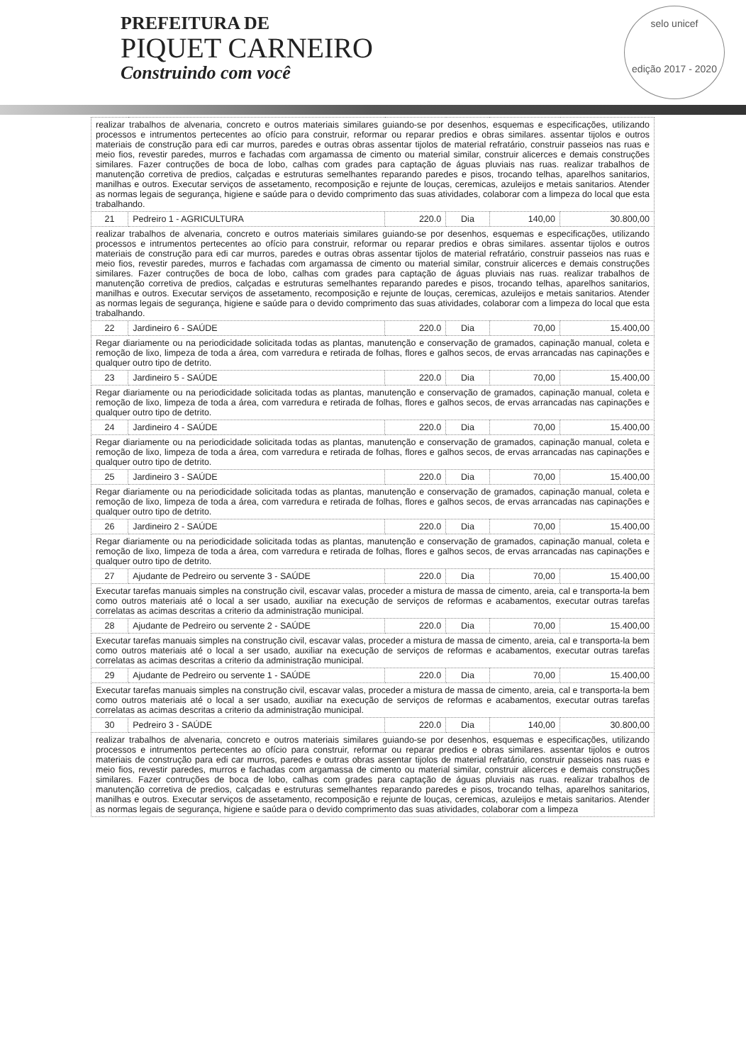PREFEITURA DE
PIQUET CARNEIRO
Construindo com você
selo unicef
edição 2017 - 2020
| realizar trabalhos de alvenaria, concreto e outros materiais similares guiando-se por desenhos, esquemas e especificações, utilizando processos e intrumentos pertecentes ao ofício para construir, reformar ou reparar predios e obras similares. assentar tijolos e outros materiais de construção para edi car murros, paredes e outras obras assentar tijolos de material refratário, construir passeios nas ruas e meio fios, revestir paredes, murros e fachadas com argamassa de cimento ou material similar, construir alicerces e demais construções similares. Fazer contruções de boca de lobo, calhas com grades para captação de águas pluviais nas ruas. realizar trabalhos de manutenção corretiva de predios, calçadas e estruturas semelhantes reparando paredes e pisos, trocando telhas, aparelhos sanitarios, manilhas e outros. Executar serviços de assetamento, recomposição e rejunte de louças, ceremicas, azuleijos e metais sanitarios. Atender as normas legais de segurança, higiene e saúde para o devido comprimento das suas atividades, colaborar com a limpeza do local que esta trabalhando. | | | | | |
| 21 | Pedreiro 1 - AGRICULTURA | 220.0 | Dia | 140,00 | 30.800,00 |
| realizar trabalhos de alvenaria, concreto e outros materiais similares guiando-se por desenhos, esquemas e especificações, utilizando processos e intrumentos pertecentes ao ofício para construir, reformar ou reparar predios e obras similares. assentar tijolos e outros materiais de construção para edi car murros, paredes e outras obras assentar tijolos de material refratário, construir passeios nas ruas e meio fios, revestir paredes, murros e fachadas com argamassa de cimento ou material similar, construir alicerces e demais construções similares. Fazer contruções de boca de lobo, calhas com grades para captação de águas pluviais nas ruas. realizar trabalhos de manutenção corretiva de predios, calçadas e estruturas semelhantes reparando paredes e pisos, trocando telhas, aparelhos sanitarios, manilhas e outros. Executar serviços de assetamento, recomposição e rejunte de louças, ceremicas, azuleijos e metais sanitarios. Atender as normas legais de segurança, higiene e saúde para o devido comprimento das suas atividades, colaborar com a limpeza do local que esta trabalhando. | | | | | |
| 22 | Jardineiro 6 - SAÚDE | 220.0 | Dia | 70,00 | 15.400,00 |
| Regar diariamente ou na periodicidade solicitada todas as plantas, manutenção e conservação de gramados, capinação manual, coleta e remoção de lixo, limpeza de toda a área, com varredura e retirada de folhas, flores e galhos secos, de ervas arrancadas nas capinações e qualquer outro tipo de detrito. | | | | | |
| 23 | Jardineiro 5 - SAÚDE | 220.0 | Dia | 70,00 | 15.400,00 |
| Regar diariamente ou na periodicidade solicitada todas as plantas, manutenção e conservação de gramados, capinação manual, coleta e remoção de lixo, limpeza de toda a área, com varredura e retirada de folhas, flores e galhos secos, de ervas arrancadas nas capinações e qualquer outro tipo de detrito. | | | | | |
| 24 | Jardineiro 4 - SAÚDE | 220.0 | Dia | 70,00 | 15.400,00 |
| Regar diariamente ou na periodicidade solicitada todas as plantas, manutenção e conservação de gramados, capinação manual, coleta e remoção de lixo, limpeza de toda a área, com varredura e retirada de folhas, flores e galhos secos, de ervas arrancadas nas capinações e qualquer outro tipo de detrito. | | | | | |
| 25 | Jardineiro 3 - SAÚDE | 220.0 | Dia | 70,00 | 15.400,00 |
| Regar diariamente ou na periodicidade solicitada todas as plantas, manutenção e conservação de gramados, capinação manual, coleta e remoção de lixo, limpeza de toda a área, com varredura e retirada de folhas, flores e galhos secos, de ervas arrancadas nas capinações e qualquer outro tipo de detrito. | | | | | |
| 26 | Jardineiro 2 - SAÚDE | 220.0 | Dia | 70,00 | 15.400,00 |
| Regar diariamente ou na periodicidade solicitada todas as plantas, manutenção e conservação de gramados, capinação manual, coleta e remoção de lixo, limpeza de toda a área, com varredura e retirada de folhas, flores e galhos secos, de ervas arrancadas nas capinações e qualquer outro tipo de detrito. | | | | | |
| 27 | Ajudante de Pedreiro ou servente 3 - SAÚDE | 220.0 | Dia | 70,00 | 15.400,00 |
| Executar tarefas manuais simples na construção civil, escavar valas, proceder a mistura de massa de cimento, areia, cal e transporta-la bem como outros materiais até o local a ser usado, auxiliar na execução de serviços de reformas e acabamentos, executar outras tarefas correlatas as acimas descritas a criterio da administração municipal. | | | | | |
| 28 | Ajudante de Pedreiro ou servente 2 - SAÚDE | 220.0 | Dia | 70,00 | 15.400,00 |
| Executar tarefas manuais simples na construção civil, escavar valas, proceder a mistura de massa de cimento, areia, cal e transporta-la bem como outros materiais até o local a ser usado, auxiliar na execução de serviços de reformas e acabamentos, executar outras tarefas correlatas as acimas descritas a criterio da administração municipal. | | | | | |
| 29 | Ajudante de Pedreiro ou servente 1 - SAÚDE | 220.0 | Dia | 70,00 | 15.400,00 |
| Executar tarefas manuais simples na construção civil, escavar valas, proceder a mistura de massa de cimento, areia, cal e transporta-la bem como outros materiais até o local a ser usado, auxiliar na execução de serviços de reformas e acabamentos, executar outras tarefas correlatas as acimas descritas a criterio da administração municipal. | | | | | |
| 30 | Pedreiro 3 - SAÚDE | 220.0 | Dia | 140,00 | 30.800,00 |
| realizar trabalhos de alvenaria, concreto e outros materiais similares guiando-se por desenhos, esquemas e especificações, utilizando processos e intrumentos pertecentes ao ofício para construir, reformar ou reparar predios e obras similares. assentar tijolos e outros materiais de construção para edi car murros, paredes e outras obras assentar tijolos de material refratário, construir passeios nas ruas e meio fios, revestir paredes, murros e fachadas com argamassa de cimento ou material similar, construir alicerces e demais construções similares. Fazer contruções de boca de lobo, calhas com grades para captação de águas pluviais nas ruas. realizar trabalhos de manutenção corretiva de predios, calçadas e estruturas semelhantes reparando paredes e pisos, trocando telhas, aparelhos sanitarios, manilhas e outros. Executar serviços de assetamento, recomposição e rejunte de louças, ceremicas, azuleijos e metais sanitarios. Atender as normas legais de segurança, higiene e saúde para o devido comprimento das suas atividades, colaborar com a limpeza | | | | | |